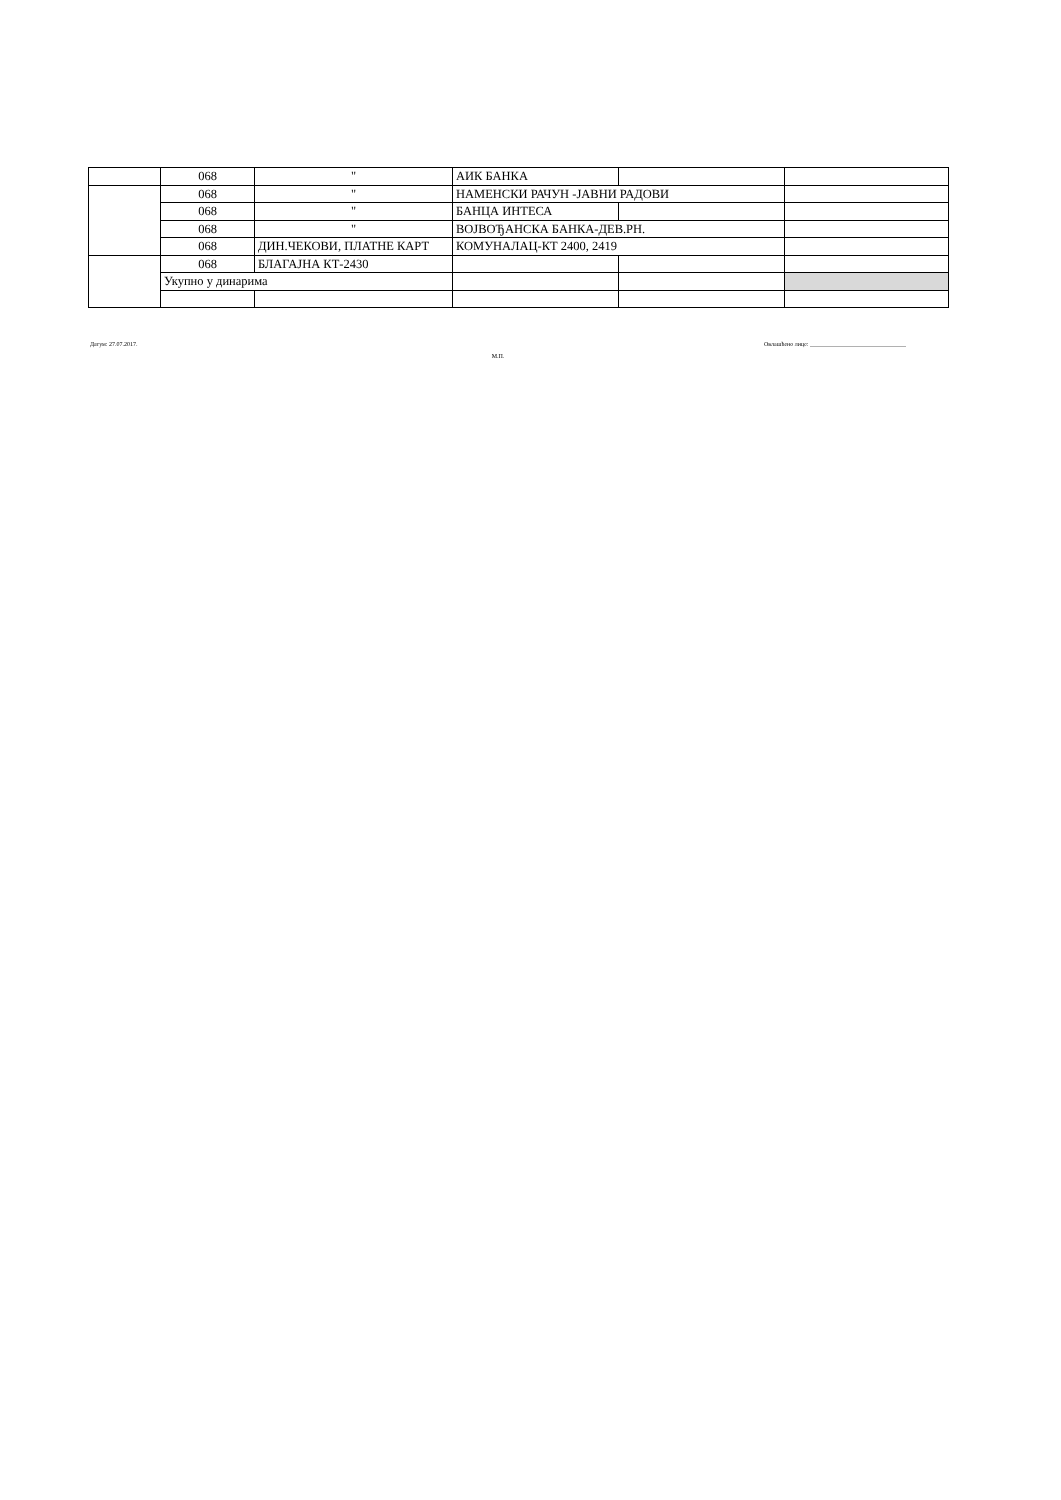| | 068 | " | АИК БАНКА | | |
| | 068 | " | НАМЕНСКИ РАЧУН -ЈАВНИ РАДОВИ | | |
| | 068 | " | БАНЦА ИНТЕСА | | |
| | 068 | " | ВОЈВОЂАНСКА БАНКА-ДЕВ.РН. | | |
| | 068 | ДИН.ЧЕКОВИ, ПЛАТНЕ КАРТ | КОМУНАЛАЦ-КТ 2400, 2419 | | |
| | 068 | БЛАГАЈНА КТ-2430 | | | |
| | Укупно у динарима | | | | |
Датум: 27.07.2017. М.П. Овлашћено лице: ________________________________